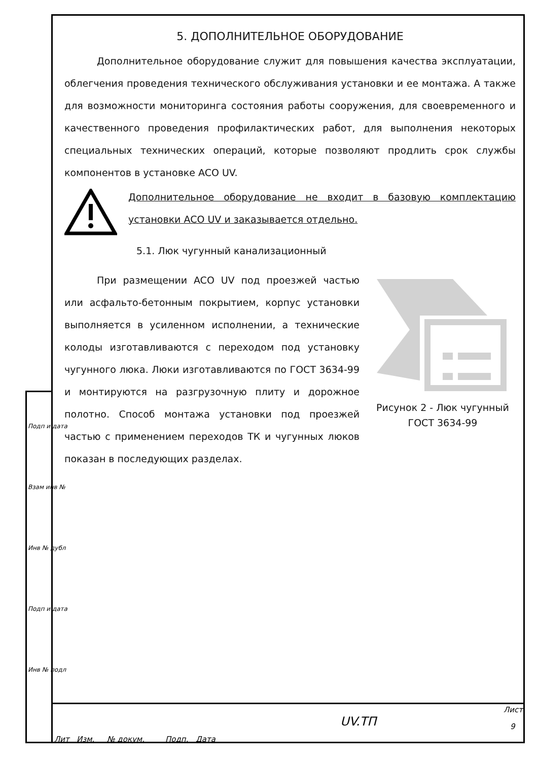5. ДОПОЛНИТЕЛЬНОЕ ОБОРУДОВАНИЕ
Дополнительное оборудование служит для повышения качества эксплуатации, облегчения проведения технического обслуживания установки и ее монтажа. А также для возможности мониторинга состояния работы сооружения, для своевременного и качественного проведения профилактических работ, для выполнения некоторых специальных технических операций, которые позволяют продлить срок службы компонентов в установке ACO UV.
Дополнительное оборудование не входит в базовую комплектацию установки ACO UV и заказывается отдельно.
5.1. Люк чугунный канализационный
При размещении ACO UV под проезжей частью или асфальто-бетонным покрытием, корпус установки выполняется в усиленном исполнении, а технические колоды изготавливаются с переходом под установку чугунного люка. Люки изготавливаются по ГОСТ 3634-99 и монтируются на разгрузочную плиту и дорожное полотно. Способ монтажа установки под проезжей частью с применением переходов ТК и чугунных люков показан в последующих разделах.
Рисунок 2 - Люк чугунный ГОСТ 3634-99
Лит Изм. № докум. Подп. Дата
UV.ТП
Лист
9
Подп и дата
Взам инв №
Инв № дубл
Подп и дата
Инв № подл